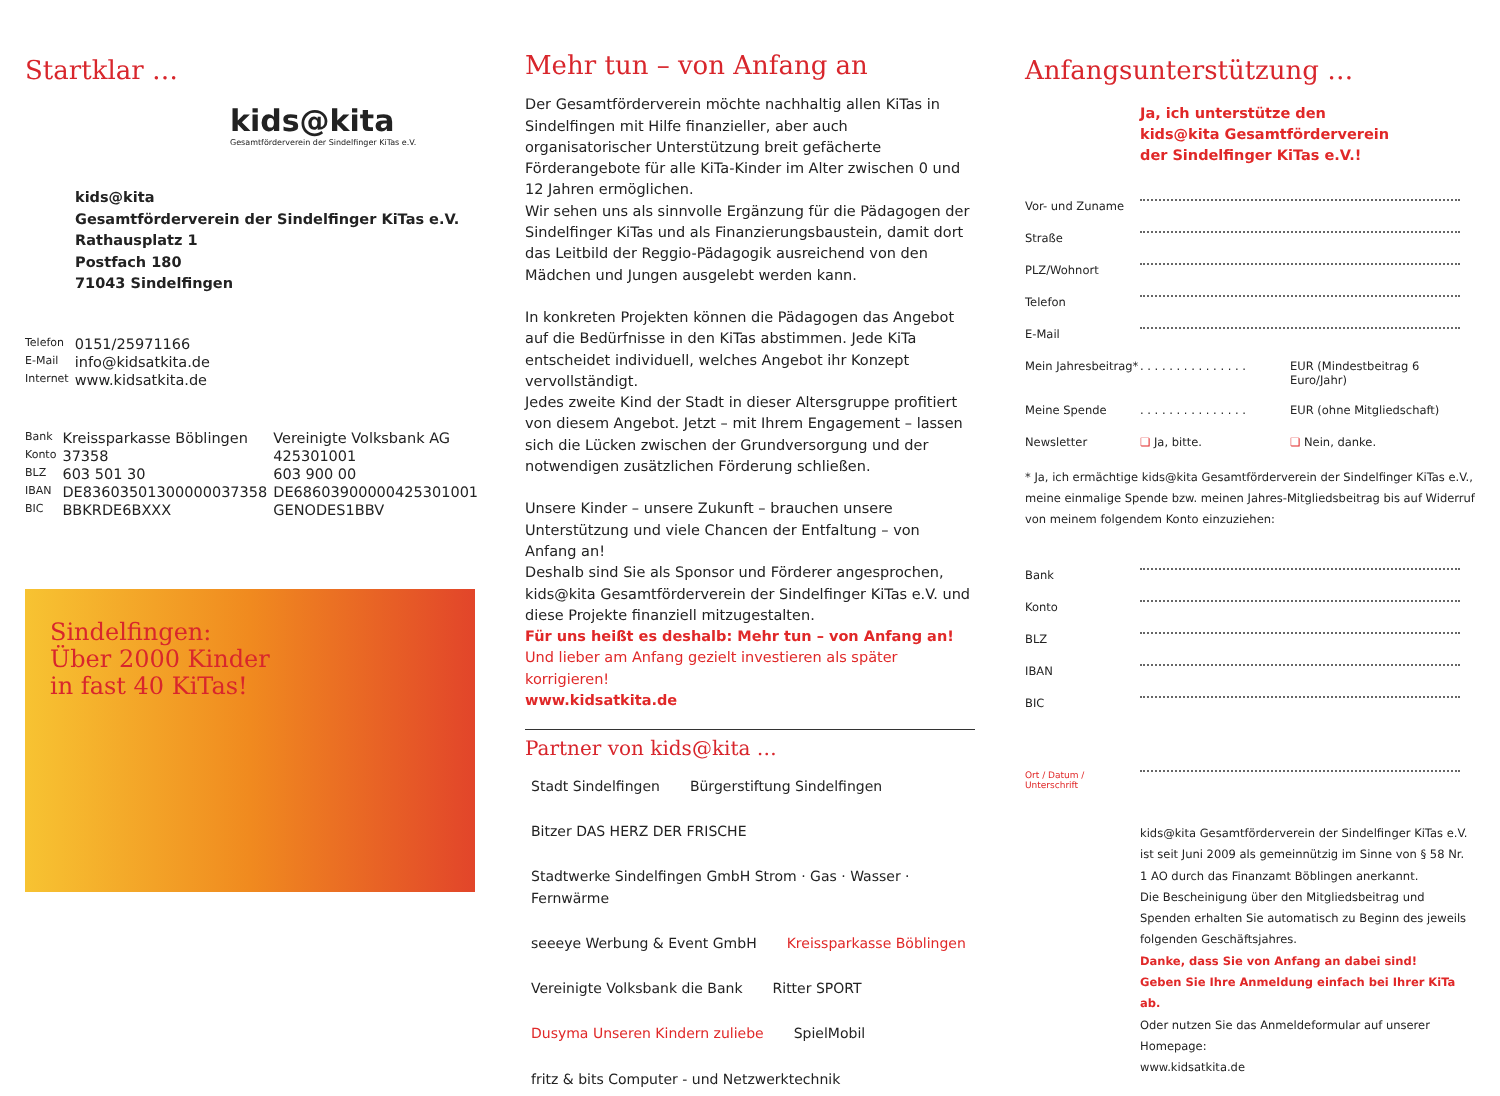Startklar …
kids@kita
Gesamtförderverein der Sindelfinger KiTas e.V.
kids@kita
Gesamtförderverein der Sindelfinger KiTas e.V.
Rathausplatz 1
Postfach 180
71043 Sindelfingen
| Telefon | 0151/25971166 |
| E-Mail | info@kidsatkita.de |
| Internet | www.kidsatkita.de |
| Bank | Kreissparkasse Böblingen | Vereinigte Volksbank AG |
| Konto | 37358 | 425301001 |
| BLZ | 603 501 30 | 603 900 00 |
| IBAN | DE83603501300000037358 | DE68603900000425301001 |
| BIC | BBKRDE6BXXX | GENODES1BBV |
Sindelfingen:
Über 2000 Kinder
in fast 40 KiTas!
Mehr tun – von Anfang an
Der Gesamtförderverein möchte nachhaltig allen KiTas in Sindelfingen mit Hilfe finanzieller, aber auch organisatorischer Unterstützung breit gefächerte Förderangebote für alle KiTa-Kinder im Alter zwischen 0 und 12 Jahren ermöglichen.
Wir sehen uns als sinnvolle Ergänzung für die Pädagogen der Sindelfinger KiTas und als Finanzierungsbaustein, damit dort das Leitbild der Reggio-Pädagogik ausreichend von den Mädchen und Jungen ausgelebt werden kann.
In konkreten Projekten können die Pädagogen das Angebot auf die Bedürfnisse in den KiTas abstimmen. Jede KiTa entscheidet individuell, welches Angebot ihr Konzept vervollständigt.
Jedes zweite Kind der Stadt in dieser Altersgruppe profitiert von diesem Angebot. Jetzt – mit Ihrem Engagement – lassen sich die Lücken zwischen der Grundversorgung und der notwendigen zusätzlichen Förderung schließen.
Unsere Kinder – unsere Zukunft – brauchen unsere Unterstützung und viele Chancen der Entfaltung – von Anfang an!
Deshalb sind Sie als Sponsor und Förderer angesprochen, kids@kita Gesamtförderverein der Sindelfinger KiTas e.V. und diese Projekte finanziell mitzugestalten.
Für uns heißt es deshalb: Mehr tun – von Anfang an!
Und lieber am Anfang gezielt investieren als später korrigieren!
www.kidsatkita.de
Partner von kids@kita …
Stadt Sindelfingen Bürgerstiftung Sindelfingen Bitzer DAS HERZ DER FRISCHE Stadtwerke Sindelfingen GmbH Strom · Gas · Wasser · Fernwärme seeeye Werbung & Event GmbH Kreissparkasse Böblingen Vereinigte Volksbank die Bank Ritter SPORT Dusyma Unseren Kindern zuliebe SpielMobil fritz & bits Computer - und Netzwerktechnik
Anfangsunterstützung …
Ja, ich unterstütze den
kids@kita Gesamtförderverein
der Sindelfinger KiTas e.V.!
| Vor- und Zuname | | |
| Straße | | |
| PLZ/Wohnort | | |
| Telefon | | |
| E-Mail | | |
| Mein Jahresbeitrag* | . . . . . . . . . . . . . . . | EUR (Mindestbeitrag 6 Euro/Jahr) |
| Meine Spende | . . . . . . . . . . . . . . . | EUR (ohne Mitgliedschaft) |
| Newsletter | ❏ Ja, bitte. | ❏ Nein, danke. |
* Ja, ich ermächtige kids@kita Gesamtförderverein der Sindelfinger KiTas e.V., meine einmalige Spende bzw. meinen Jahres-Mitgliedsbeitrag bis auf Widerruf von meinem folgendem Konto einzuziehen:
| Bank | |
| Konto | |
| BLZ | |
| IBAN | |
| BIC | |
| Ort / Datum / Unterschrift | |
kids@kita Gesamtförderverein der Sindelfinger KiTas e.V. ist seit Juni 2009 als gemeinnützig im Sinne von § 58 Nr. 1 AO durch das Finanzamt Böblingen anerkannt.
Die Bescheinigung über den Mitgliedsbeitrag und Spenden erhalten Sie automatisch zu Beginn des jeweils folgenden Geschäftsjahres.
Danke, dass Sie von Anfang an dabei sind!
Geben Sie Ihre Anmeldung einfach bei Ihrer KiTa ab.
Oder nutzen Sie das Anmeldeformular auf unserer Homepage:
www.kidsatkita.de